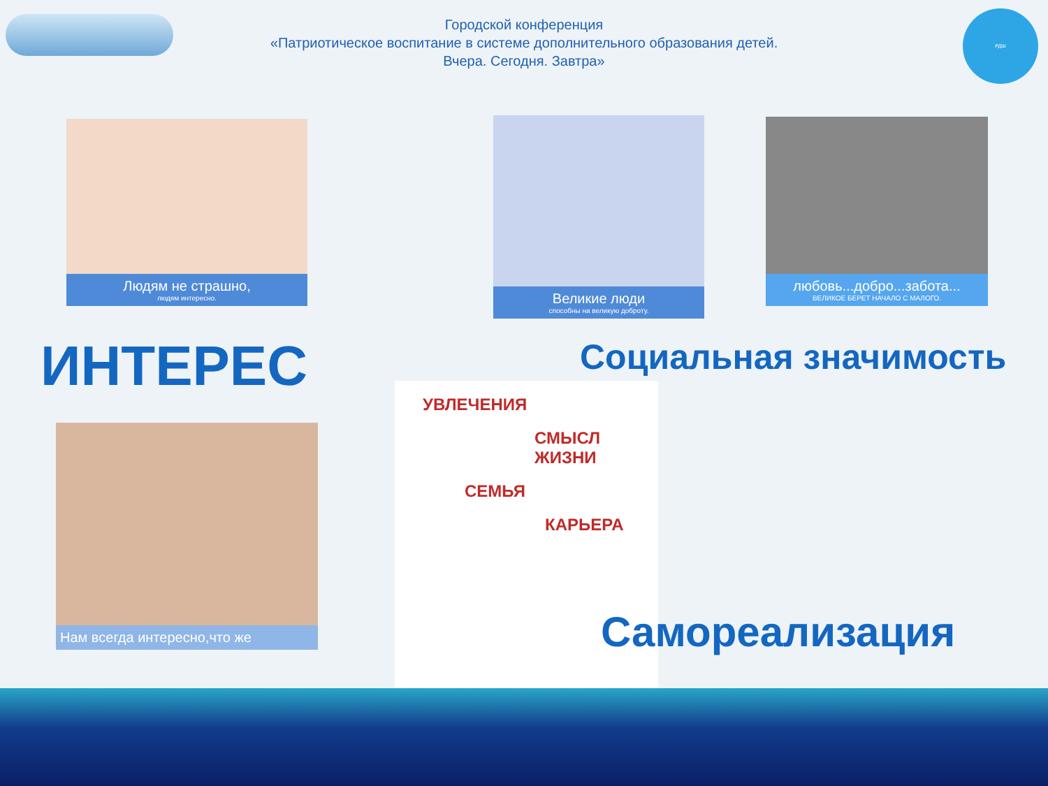Городской конференция
«Патриотическое воспитание в системе дополнительного образования детей.
Вчера. Сегодня. Завтра»
РДШ
Людям не страшно,
людям интересно.
Великие люди
способны на великую доброту.
любовь...добро...забота...
ВЕЛИКОЕ БЕРЕТ НАЧАЛО С МАЛОГО.
ИНТЕРЕС Социальная значимость
Нам всегда интересно,что же
УВЛЕЧЕНИЯ
СМЫСЛ ЖИЗНИ
СЕМЬЯ
КАРЬЕРА
Самореализация